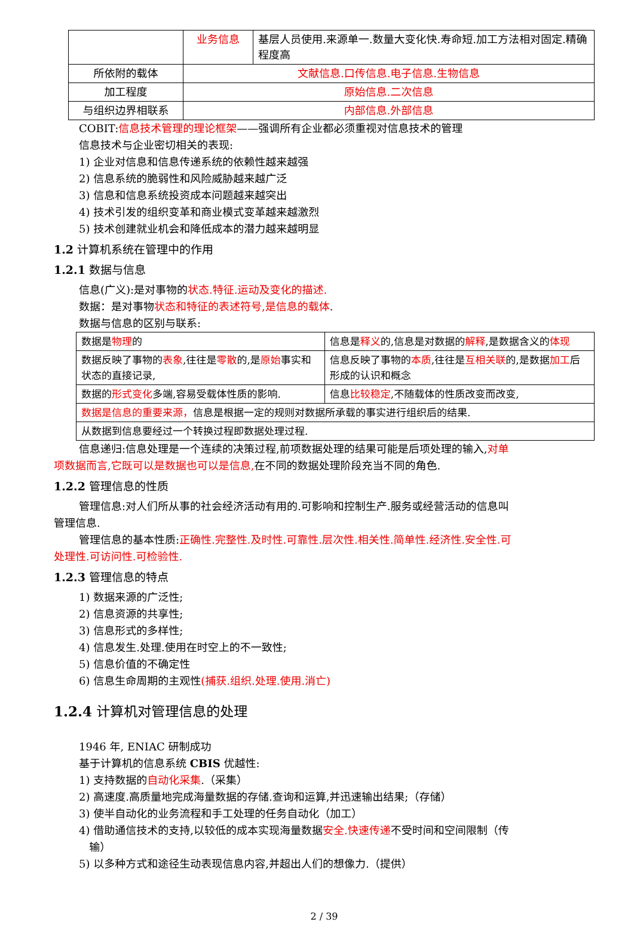| | 业务信息 | 基层人员使用.来源单一.数量大变化快.寿命短.加工方法相对固定.精确程度高 |
| 所依附的载体 | 文献信息.口传信息.电子信息.生物信息 | |
| 加工程度 | 原始信息.二次信息 | |
| 与组织边界相联系 | 内部信息.外部信息 | |
COBIT:信息技术管理的理论框架——强调所有企业都必须重视对信息技术的管理
信息技术与企业密切相关的表现:
1) 企业对信息和信息传递系统的依赖性越来越强
2) 信息系统的脆弱性和风险威胁越来越广泛
3) 信息和信息系统投资成本问题越来越突出
4) 技术引发的组织变革和商业模式变革越来越激烈
5) 技术创建就业机会和降低成本的潜力越来越明显
1.2 计算机系统在管理中的作用
1.2.1 数据与信息
信息(广义):是对事物的状态.特征.运动及变化的描述.
数据：是对事物状态和特征的表述符号,是信息的载体.
数据与信息的区别与联系:
| 数据是 物理 的 | 信息是 释义 的,信息是对数据的 解释 ,是数据含义的 体现 |
| 数据反映了事物的 表象 ,往往是 零散 的,是 原始 事实和状态的直接记录, | 信息反映了事物的 本质 ,往往是 互相关联 的,是数据 加工 后形成的认识和概念 |
| 数据的 形式变化 多端,容易受载体性质的影响. | 信息 比较稳定 ,不随载体的性质改变而改变, |
| 数据是信息的重要来源， 信息是根据一定的规则对数据所承载的事实进行组织后的结果. | |
| 从数据到信息要经过一个转换过程即数据处理过程. | |
信息递归:信息处理是一个连续的决策过程,前项数据处理的结果可能是后项处理的输入,对单
项数据而言,它既可以是数据也可以是信息, 在不同的数据处理阶段充当不同的角色.
1.2.2 管理信息的性质
管理信息:对人们所从事的社会经济活动有用的.可影响和控制生产.服务或经营活动的信息叫
管理信息.
管理信息的基本性质:正确性.完整性.及时性.可靠性.层次性.相关性.简单性.经济性.安全性.可
处理性.可访问性.可检验性.
1.2.3 管理信息的特点
1) 数据来源的广泛性;
2) 信息资源的共享性;
3) 信息形式的多样性;
4) 信息发生.处理.使用在时空上的不一致性;
5) 信息价值的不确定性
6) 信息生命周期的主观性(捕获.组织.处理.使用.消亡)
1.2.4 计算机对管理信息的处理
1946 年, ENIAC 研制成功
基于计算机的信息系统 CBIS 优越性:
1) 支持数据的自动化采集.（采集）
2) 高速度.高质量地完成海量数据的存储.查询和运算,并迅速输出结果;（存储）
3) 使半自动化的业务流程和手工处理的任务自动化（加工）
4) 借助通信技术的支持,以较低的成本实现海量数据安全.快速传递不受时间和空间限制（传
输）
5) 以多种方式和途径生动表现信息内容,并超出人们的想像力.（提供）
2 / 39